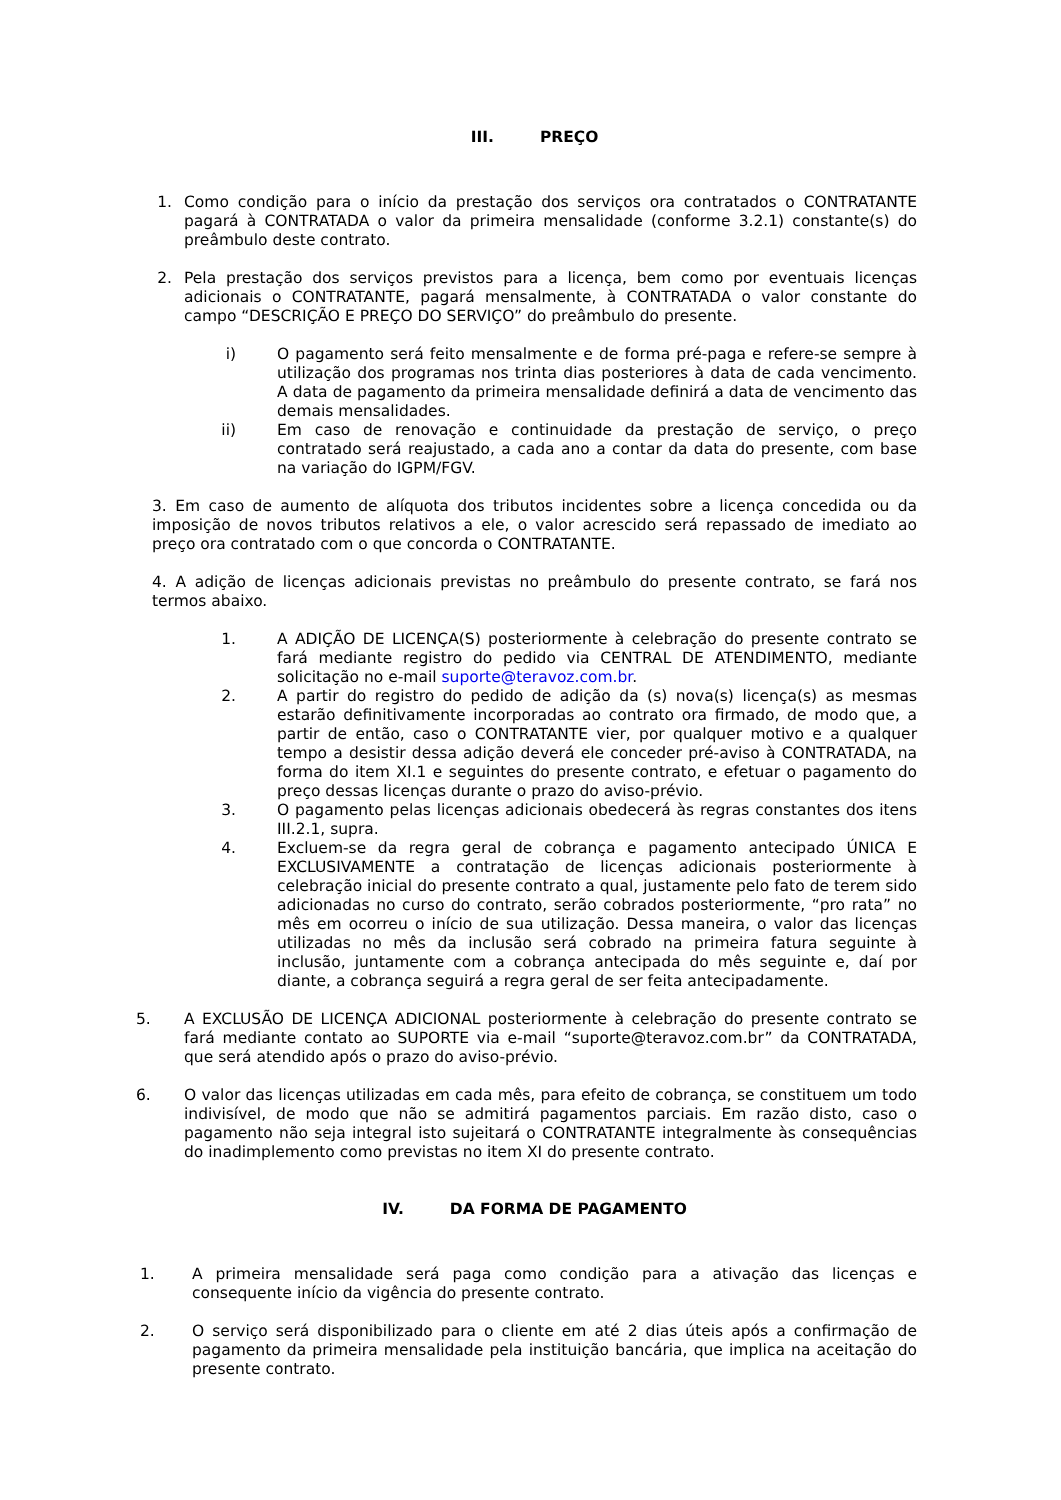III. PREÇO
1. Como condição para o início da prestação dos serviços ora contratados o CONTRATANTE pagará à CONTRATADA o valor da primeira mensalidade (conforme 3.2.1) constante(s) do preâmbulo deste contrato.
2. Pela prestação dos serviços previstos para a licença, bem como por eventuais licenças adicionais o CONTRATANTE, pagará mensalmente, à CONTRATADA o valor constante do campo “DESCRIÇÃO E PREÇO DO SERVIÇO” do preâmbulo do presente.
i) O pagamento será feito mensalmente e de forma pré-paga e refere-se sempre à utilização dos programas nos trinta dias posteriores à data de cada vencimento. A data de pagamento da primeira mensalidade definirá a data de vencimento das demais mensalidades.
ii)
Em caso de renovação e continuidade da prestação de serviço, o preço contratado será reajustado, a cada ano a contar da data do presente, com base na variação do IGPM/FGV.
3. Em caso de aumento de alíquota dos tributos incidentes sobre a licença concedida ou da imposição de novos tributos relativos a ele, o valor acrescido será repassado de imediato ao preço ora contratado com o que concorda o CONTRATANTE.
4. A adição de licenças adicionais previstas no preâmbulo do presente contrato, se fará nos termos abaixo.
1. A ADIÇÃO DE LICENÇA(S) posteriormente à celebração do presente contrato se fará mediante registro do pedido via CENTRAL DE ATENDIMENTO, mediante solicitação no e-mail suporte@teravoz.com.br.
2. A partir do registro do pedido de adição da (s) nova(s) licença(s) as mesmas estarão definitivamente incorporadas ao contrato ora firmado, de modo que, a partir de então, caso o CONTRATANTE vier, por qualquer motivo e a qualquer tempo a desistir dessa adição deverá ele conceder pré-aviso à CONTRATADA, na forma do item XI.1 e seguintes do presente contrato, e efetuar o pagamento do preço dessas licenças durante o prazo do aviso-prévio.
3. O pagamento pelas licenças adicionais obedecerá às regras constantes dos itens III.2.1, supra.
4. Excluem-se da regra geral de cobrança e pagamento antecipado ÚNICA E EXCLUSIVAMENTE a contratação de licenças adicionais posteriormente à celebração inicial do presente contrato a qual, justamente pelo fato de terem sido adicionadas no curso do contrato, serão cobrados posteriormente, “pro rata” no mês em ocorreu o início de sua utilização. Dessa maneira, o valor das licenças utilizadas no mês da inclusão será cobrado na primeira fatura seguinte à inclusão, juntamente com a cobrança antecipada do mês seguinte e, daí por diante, a cobrança seguirá a regra geral de ser feita antecipadamente.
5. A EXCLUSÃO DE LICENÇA ADICIONAL posteriormente à celebração do presente contrato se fará mediante contato ao SUPORTE via e-mail “suporte@teravoz.com.br” da CONTRATADA, que será atendido após o prazo do aviso-prévio.
6. O valor das licenças utilizadas em cada mês, para efeito de cobrança, se constituem um todo indivisível, de modo que não se admitirá pagamentos parciais. Em razão disto, caso o pagamento não seja integral isto sujeitará o CONTRATANTE integralmente às consequências do inadimplemento como previstas no item XI do presente contrato.
IV. DA FORMA DE PAGAMENTO
1. A primeira mensalidade será paga como condição para a ativação das licenças e consequente início da vigência do presente contrato.
2. O serviço será disponibilizado para o cliente em até 2 dias úteis após a confirmação de pagamento da primeira mensalidade pela instituição bancária, que implica na aceitação do presente contrato.